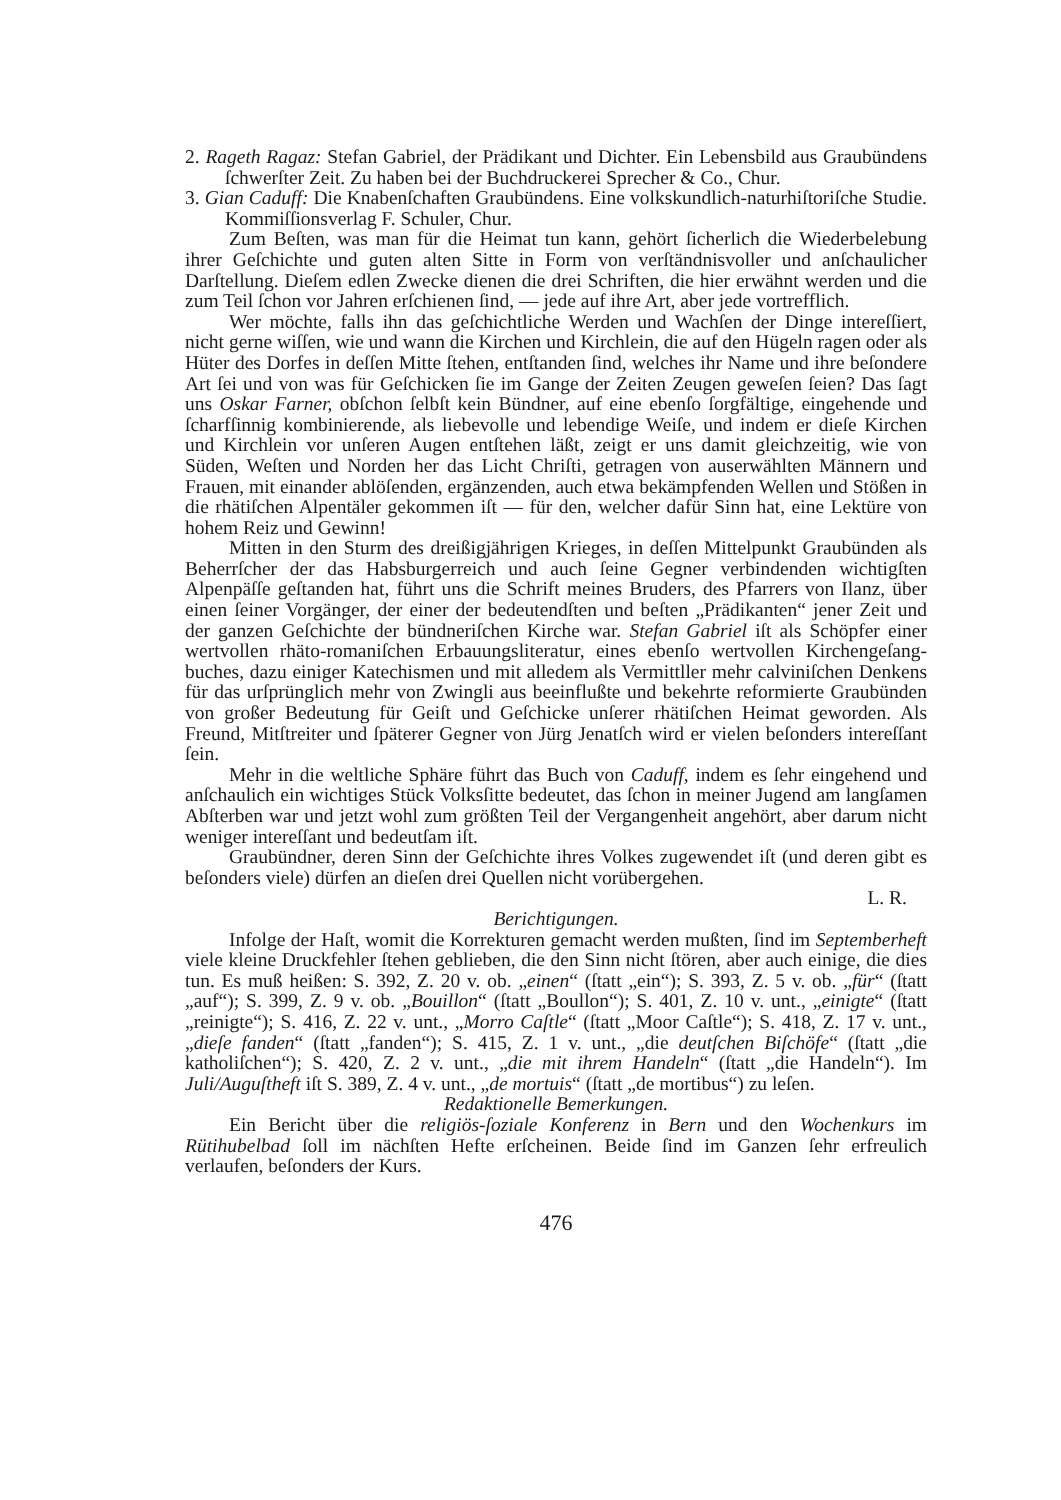2. Rageth Ragaz: Stefan Gabriel, der Prädikant und Dichter. Ein Lebensbild aus Graubündens ſchwerſter Zeit. Zu haben bei der Buchdruckerei Sprecher & Co., Chur.
3. Gian Caduff: Die Knabenſchaften Graubündens. Eine volkskundlich-natur­hiſtoriſche Studie. Kommiſſionsverlag F. Schuler, Chur.
Zum Beſten, was man für die Heimat tun kann, gehört ſicherlich die Wieder­belebung ihrer Geſchichte und guten alten Sitte in Form von verſtändnisvoller und anſchaulicher Darſtellung. Dieſem edlen Zwecke dienen die drei Schriften, die hier erwähnt werden und die zum Teil ſchon vor Jahren erſchienen ſind, — jede auf ihre Art, aber jede vortrefflich.
Wer möchte, falls ihn das geſchichtliche Werden und Wachſen der Dinge in­tereſſiert, nicht gerne wiſſen, wie und wann die Kirchen und Kirchlein, die auf den Hügeln ragen oder als Hüter des Dorfes in deſſen Mitte ſtehen, entſtanden ſind, welches ihr Name und ihre beſondere Art ſei und von was für Geſchicken ſie im Gange der Zeiten Zeugen geweſen ſeien? Das ſagt uns Oskar Farner, obſchon ſelbſt kein Bündner, auf eine ebenſo ſorgfältige, eingehende und ſcharfſinnig kom­binierende, als liebevolle und lebendige Weiſe, und indem er dieſe Kirchen und Kirchlein vor unſeren Augen entſtehen läßt, zeigt er uns damit gleichzeitig, wie von Süden, Weſten und Norden her das Licht Chriſti, getragen von auserwählten Männern und Frauen, mit einander ablöſenden, ergänzenden, auch etwa bekämp­fenden Wellen und Stößen in die rhätiſchen Alpentäler gekommen iſt — für den, welcher dafür Sinn hat, eine Lektüre von hohem Reiz und Gewinn!
Mitten in den Sturm des dreißigjährigen Krieges, in deſſen Mittelpunkt Graubünden als Beherrſcher der das Habsburgerreich und auch ſeine Gegner ver­bindenden wichtigſten Alpenpäſſe geſtanden hat, führt uns die Schrift meines Bruders, des Pfarrers von Ilanz, über einen ſeiner Vorgänger, der einer der be­deutendſten und beſten „Prädikanten“ jener Zeit und der ganzen Geſchichte der bündneriſchen Kirche war. Stefan Gabriel iſt als Schöpfer einer wertvollen rhäto-romaniſchen Erbauungsliteratur, eines ebenſo wertvollen Kirchengeſang­buches, dazu einiger Katechismen und mit alledem als Vermittller mehr calviniſchen Denkens für das urſprünglich mehr von Zwingli aus beeinflußte und bekehrte re­formierte Graubünden von großer Bedeutung für Geiſt und Geſchicke unſerer rhätiſchen Heimat geworden. Als Freund, Mitſtreiter und ſpäterer Gegner von Jürg Jenatſch wird er vielen beſonders intereſſant ſein.
Mehr in die weltliche Sphäre führt das Buch von Caduff, indem es ſehr einge­hend und anſchaulich ein wichtiges Stück Volksſitte bedeutet, das ſchon in meiner Jugend am langſamen Abſterben war und jetzt wohl zum größten Teil der Ver­gangenheit angehört, aber darum nicht weniger intereſſant und bedeutſam iſt.
Graubündner, deren Sinn der Geſchichte ihres Volkes zugewendet iſt (und deren gibt es beſonders viele) dürfen an dieſen drei Quellen nicht vorübergehen.
L. R.
Berichtigungen.
Infolge der Haſt, womit die Korrekturen gemacht werden mußten, ſind im Septemberheft viele kleine Druckfehler ſtehen geblieben, die den Sinn nicht ſtören, aber auch einige, die dies tun. Es muß heißen: S. 392, Z. 20 v. ob. „einen“ (ſtatt „ein“); S. 393, Z. 5 v. ob. „für“ (ſtatt „auf“); S. 399, Z. 9 v. ob. „Bouil­lon“ (ſtatt „Boullon“); S. 401, Z. 10 v. unt., „einigte“ (ſtatt „reinigte“); S. 416, Z. 22 v. unt., „Morro Caſtle“ (ſtatt „Moor Caſtle“); S. 418, Z. 17 v. unt., „dieſe fanden“ (ſtatt „fanden“); S. 415, Z. 1 v. unt., „die deutſchen Biſchöfe“ (ſtatt „die katholiſchen“); S. 420, Z. 2 v. unt., „die mit ihrem Handeln“ (ſtatt „die Han­deln“). Im Juli/Auguſtheft iſt S. 389, Z. 4 v. unt., „de mortuis“ (ſtatt „de morti­bus“) zu leſen.
Redaktionelle Bemerkungen.
Ein Bericht über die religiös-ſoziale Konferenz in Bern und den Wochenkurs im Rütihubelbad ſoll im nächſten Hefte erſcheinen. Beide ſind im Ganzen ſehr erfreulich verlaufen, beſonders der Kurs.
476